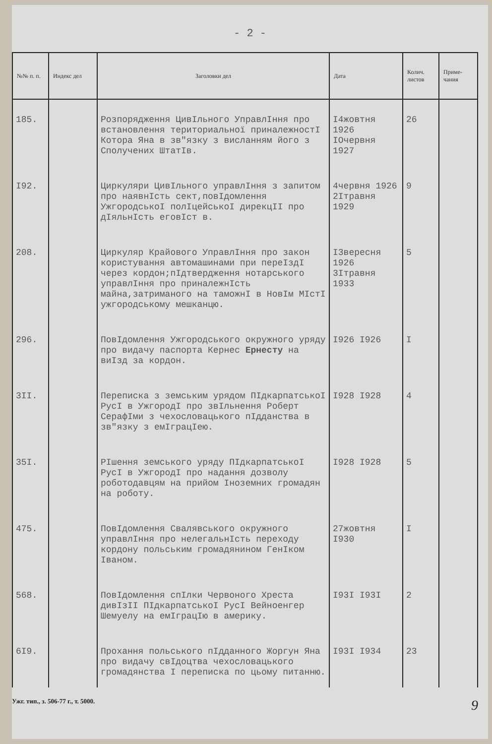- 2 -
| №№ п. п. | Индекс дел | Заголовки дел | Дата | Колич. листов | Приме- чания |
| --- | --- | --- | --- | --- | --- |
| 185. | | Розпорядження ЦивIльного УправлIння про встановлення териториальної приналежностI Котора Яна в зв"язку з висланням його з Сполучених ШтатIв. | I4жовтня 1926 IОчервня 1927 | 26 | |
| I92. | | Циркуляри ЦивIльного управлIння з запитом про наявнIсть сект,повIдомлення УжгородськоI полIцейськоI дирекцII про дIяльнIсть еговIст в. | 4червня 1926 2Iтравня 1929 | 9 | |
| 208. | | Циркуляр Крайового УправлIння про закон користування автомашинами при переIздI через кордон;пIдтвердження нотарського управлIння про приналежнIсть майна,затриманого на таможнI в НовIм МIстI ужгородському мешканцю. | I3вересня 1926 3Iтравня 1933 | 5 | |
| 296. | | ПовIдомлення Ужгородського окружного уряду про видачу паспорта Кернес Ернесту на виIзд за кордон. | I926 I926 | I | |
| 3II. | | Переписка з земським урядом ПIдкарпатськоI РусI в УжгородI про звIльнення Роберт СерафIми з чехословацького пIдданства в зв"язку з емIграцIею. | I928 I928 | 4 | |
| 35I. | | РIшення земського уряду ПIдкарпатськоI РусI в УжгородI про надання дозволу роботодавцям на прийом Iноземних громадян на роботу. | I928 I928 | 5 | |
| 475. | | ПовIдомлення Свалявського окружного управлIння про нелегальнIсть переходу кордону польським громадянином ГенIком Іваном. | 27жовтня I930 | I | |
| 568. | | ПовIдомлення спIлки Червоного Хреста дивIзII ПIдкарпатськоI РусI Вейноенгер Шемуелу на емIграцIю в америку. | I93I I93I | 2 | |
| 6I9. | | Прохання польського пIдданного Жоргун Яна про видачу свIдоцтва чехословацького громадянства I переписка по цьому питанню. | I93I I934 | 23 | |
Ужг. тип., з. 506-77 г., т. 5000. 9